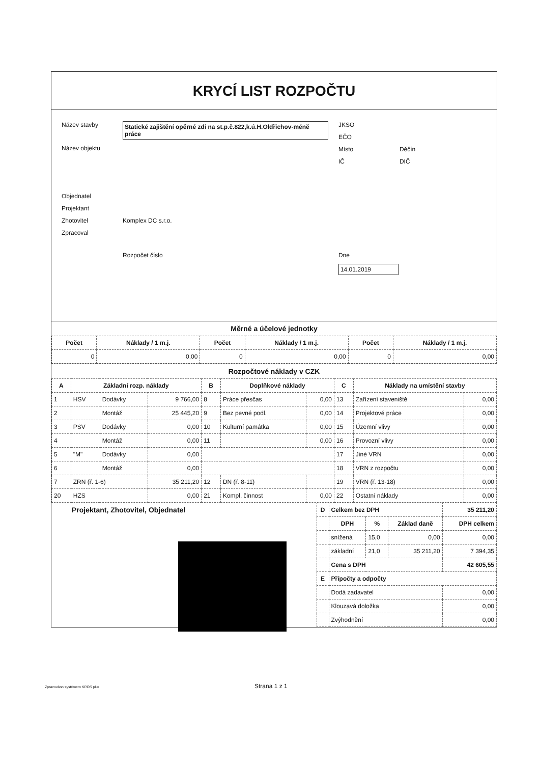KRYCÍ LIST ROZPOČTU
Název stavby
Statické zajištění opěrné zdi na st.p.č.822,k.ú.H.Oldřichov-méně práce
Název objektu
Objednatel
Projektant
Zhotovitel Komplex DC s.r.o.
Zpracoval
Rozpočet číslo
JKSO
EČO
Místo Děčín
IČ DIČ
Dne
14.01.2019
Měrné a účelové jednotky
| Počet | Náklady / 1 m.j. | Počet | Náklady / 1 m.j. | Počet | Náklady / 1 m.j. |
| --- | --- | --- | --- | --- | --- |
| 0 | 0,00 | 0 | 0,00 | 0 | 0,00 |
Rozpočtové náklady v CZK
| A | Základní rozp. náklady | | | B | Doplňkové náklady | | C | Náklady na umístění stavby | |
| --- | --- | --- | --- | --- | --- | --- | --- | --- | --- |
| 1 | HSV | Dodávky | 9 766,00 | 8 | Práce přesčas | 0,00 | 13 | Zařízení staveniště | 0,00 |
| 2 | | Montáž | 25 445,20 | 9 | Bez pevné podl. | 0,00 | 14 | Projektové práce | 0,00 |
| 3 | PSV | Dodávky | 0,00 | 10 | Kulturní památka | 0,00 | 15 | Územní vlivy | 0,00 |
| 4 | | Montáž | 0,00 | 11 | | 0,00 | 16 | Provozní vlivy | 0,00 |
| 5 | "M" | Dodávky | 0,00 | | | | 17 | Jiné VRN | 0,00 |
| 6 | | Montáž | 0,00 | | | | 18 | VRN z rozpočtu | 0,00 |
| 7 | ZRN (ř. 1-6) | | 35 211,20 | 12 | DN (ř. 8-11) | | 19 | VRN (ř. 13-18) | 0,00 |
| 20 | HZS | | 0,00 | 21 | Kompl. činnost | 0,00 | 22 | Ostatní náklady | 0,00 |
Projektant, Zhotovitel, Objednatel
| D | Celkem bez DPH | | | 35 211,20 |
| --- | --- | --- | --- | --- |
| | DPH | % | Základ daně | DPH celkem |
| | snížená | 15,0 | 0,00 | 0,00 |
| | základní | 21,0 | 35 211,20 | 7 394,35 |
| | Cena s DPH | | | 42 605,55 |
| E | Přípočty a odpočty | | | |
| | Dodá zadavatel | | | 0,00 |
| | Klouzavá doložka | | | 0,00 |
| | Zvýhodnění | | | 0,00 |
Strana 1 z 1
Zpracováno systémem KROS plus